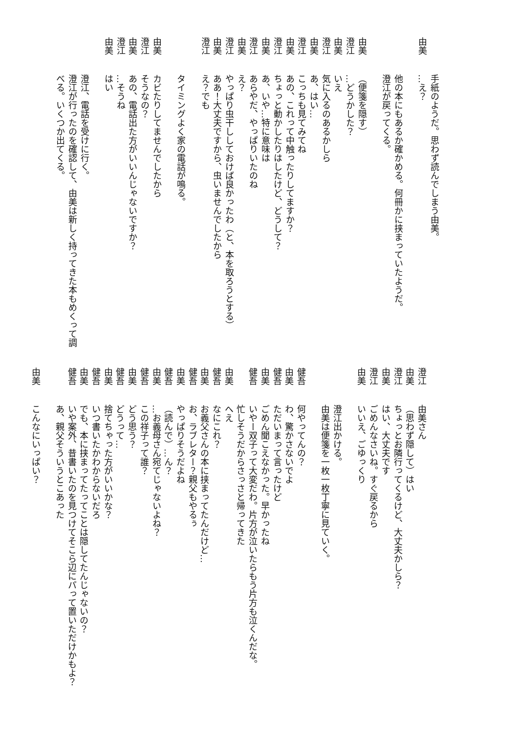手紙のようだ。思わず読んでしまう由美。
由美 …え？
他の本にもあるか確かめる。何冊かに挟まっていたようだ。
澄江が戻ってくる。
由美 （便箋を隠す）
澄江 …どうかした？
由美 いえ
澄江 気に入るのあるかしら
由美 あ、はい…
澄江 こっちも見てみてね
由美 あの、これって中触ったりしてますか？
澄江 ちょっと動かしたりはしたけど、どうして？
由美 あ、いや…特に意味は
澄江 あらやだ、やっぱりいたのね
由美 え？
澄江 やっぱり虫干ししておけば良かったわ（と、本を取ろうとする）
由美 ああ！大丈夫ですから、虫いませんでしたから
澄江 え？でも
タイミングよく家の電話が鳴る。
由美 カビたりしてませんでしたから
澄江 そうなの？
由美 あの、電話出た方がいいんじゃないですか？
澄江 …そうね
由美 はい
澄江、電話を受けに行く。
澄江が行ったのを確認して、由美は新しく持ってきた本もめくって調べる。いくつか出てくる。
澄江 由美さん
由美 （思わず隠して）はい
澄江 ちょっとお隣行ってくるけど、大丈夫かしら？
由美 はい、大丈夫です
澄江 ごめんなさいね。すぐ戻るから
由美 いいえ、ごゆっくり
澄江出かける。
由美は便箋を一枚一枚丁寧に見ていく。
健吾 何やってんの？
由美 わ、驚かさないでよ
健吾 ただいまって言ったけど
由美 ごめん聞こえなかった。早かったね
健吾 いやー双子って大変だわ。片方が泣いたらもう片方も泣くんだな。
忙しそうだからさっさと帰ってきた
由美 へえ
健吾 なにこれ？
由美 お義父さんの本に挟まってたんだけど…
健吾 お、ラブレター？親父もやるぅ
由美 やっぱりそうだよね
健吾 （読んで）…ん？
由美 …お義母さん宛てじゃないよね？
健吾 この祥子って誰？
由美 どう思う？
健吾 どうって…
由美 捨てちゃった方がいいかな？
健吾 いつ書いたかわからないだろ
由美 でも、本に挟まってたってことは隠してたんじゃないの？
健吾 いや案外、昔書いたのを見つけてそこら辺にパって置いただけかもよ？あ、親父そういうとこあった
由美 こんなにいっぱい？